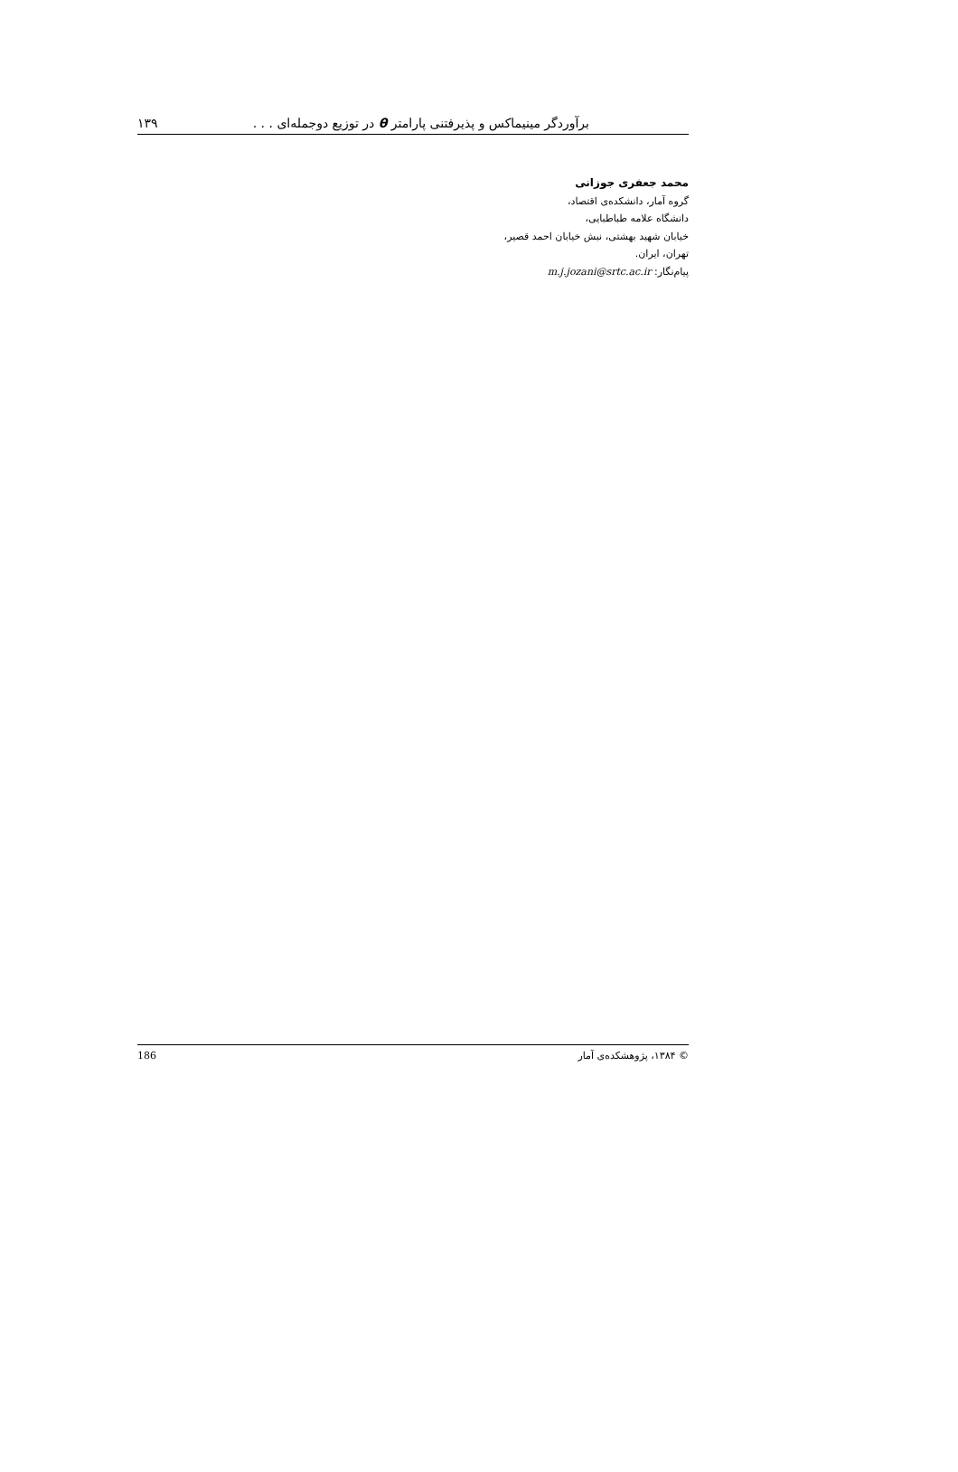برآوردگر مینیماکس و پذیرفتنی پارامتر θ در توزیع دوجمله‌ای . . . ۱۳۹
محمد جعفری جوزانی
گروه آمار، دانشکده‌ی اقتصاد،
دانشگاه علامه طباطبایی،
خیابان شهید بهشتی، نبش خیابان احمد قصیر،
تهران، ایران.
پیام‌نگار: m.j.jozani@srtc.ac.ir
© ۱۳۸۴، پژوهشکده‌ی آمار 186